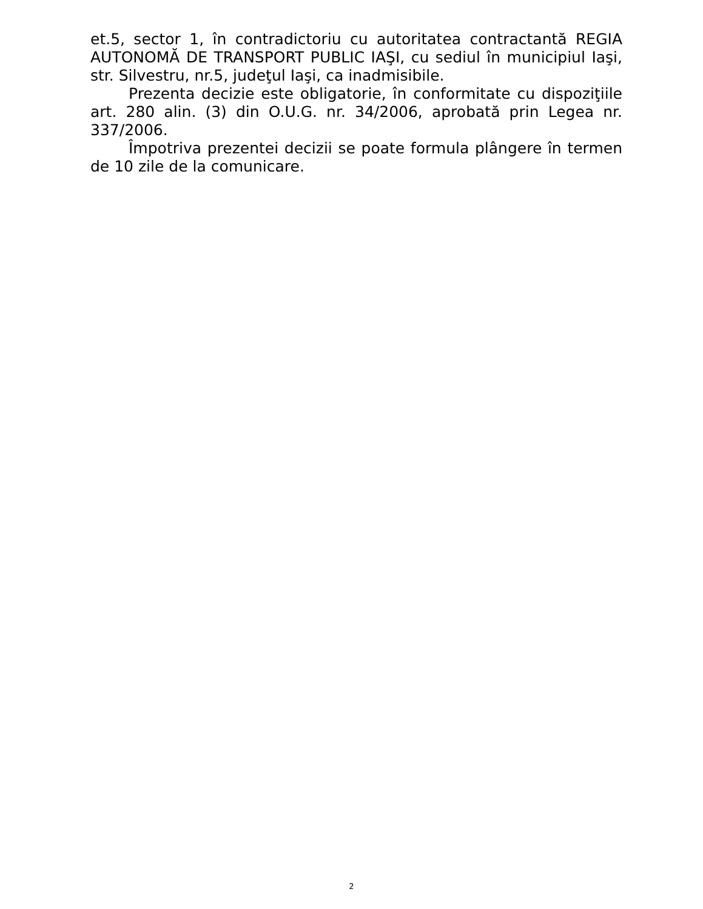et.5, sector 1, în contradictoriu cu autoritatea contractantă REGIA AUTONOMĂ DE TRANSPORT PUBLIC IAŞI, cu sediul în municipiul Iaşi, str. Silvestru, nr.5, judeţul Iaşi, ca inadmisibile.
Prezenta decizie este obligatorie, în conformitate cu dispoziţiile art. 280 alin. (3) din O.U.G. nr. 34/2006, aprobată prin Legea nr. 337/2006.
Împotriva prezentei decizii se poate formula plângere în termen de 10 zile de la comunicare.
2